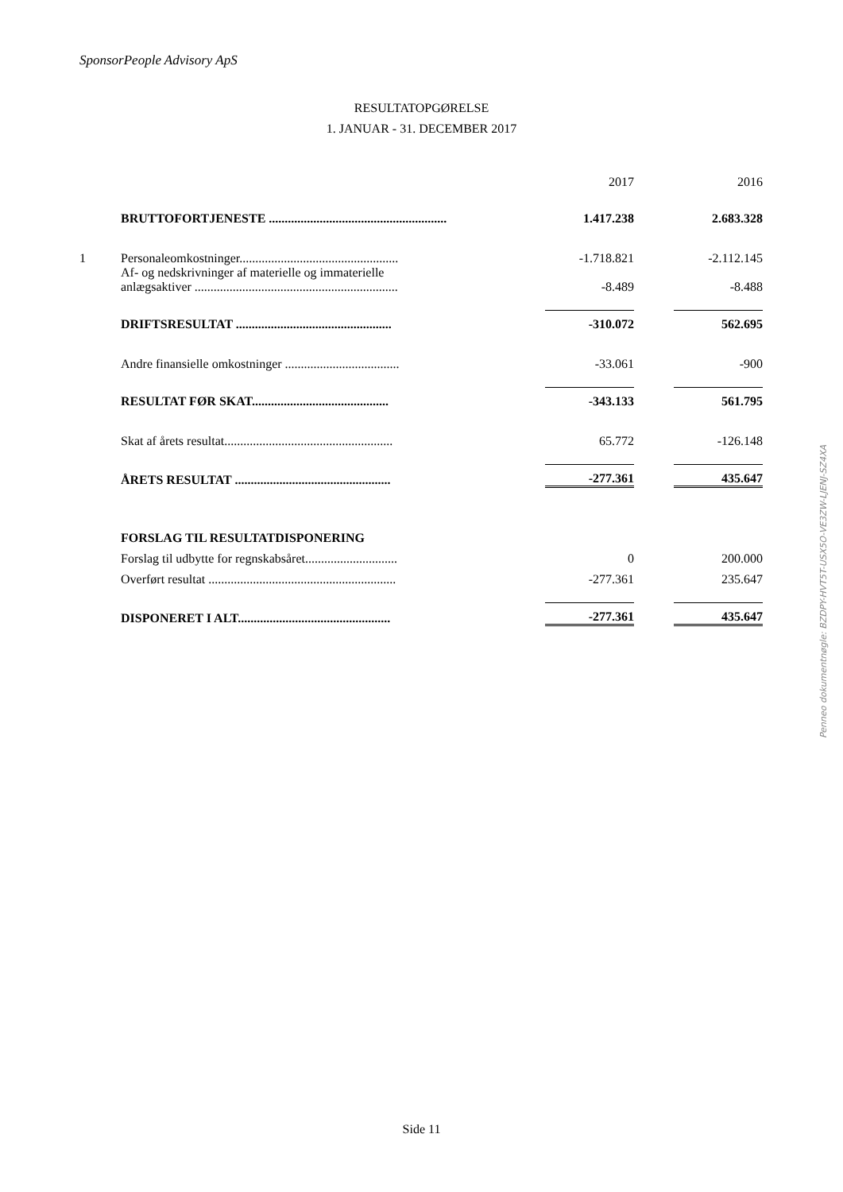SponsorPeople Advisory ApS
RESULTATOPGØRELSE
1. JANUAR - 31. DECEMBER 2017
| | | | 2017 | | 2016 |
| | BRUTTOFORTJENESTE ........................................................ | | 1.417.238 | | 2.683.328 |
| 1 | Personaleomkostninger.................................................. | | -1.718.821 | | -2.112.145 |
| | Af- og nedskrivninger af materielle og immaterielle anlægsaktiver ................................................................ | | -8.489 | | -8.488 |
| | DRIFTSRESULTAT ................................................. | | -310.072 | | 562.695 |
| | Andre finansielle omkostninger .................................... | | -33.061 | | -900 |
| | RESULTAT FØR SKAT........................................... | | -343.133 | | 561.795 |
| | Skat af årets resultat..................................................... | | 65.772 | | -126.148 |
| | ÅRETS RESULTAT ................................................. | | -277.361 | | 435.647 |
| | FORSLAG TIL RESULTATDISPONERING | | | | |
| | Forslag til udbytte for regnskabsåret............................. | | 0 | | 200.000 |
| | Overført resultat ........................................................... | | -277.361 | | 235.647 |
| | DISPONERET I ALT................................................ | | -277.361 | | 435.647 |
Penneo dokumentnøgle: BZDPY-HVT5T-USX5O-VE3ZW-LJENJ-SZ4XA
Side 11